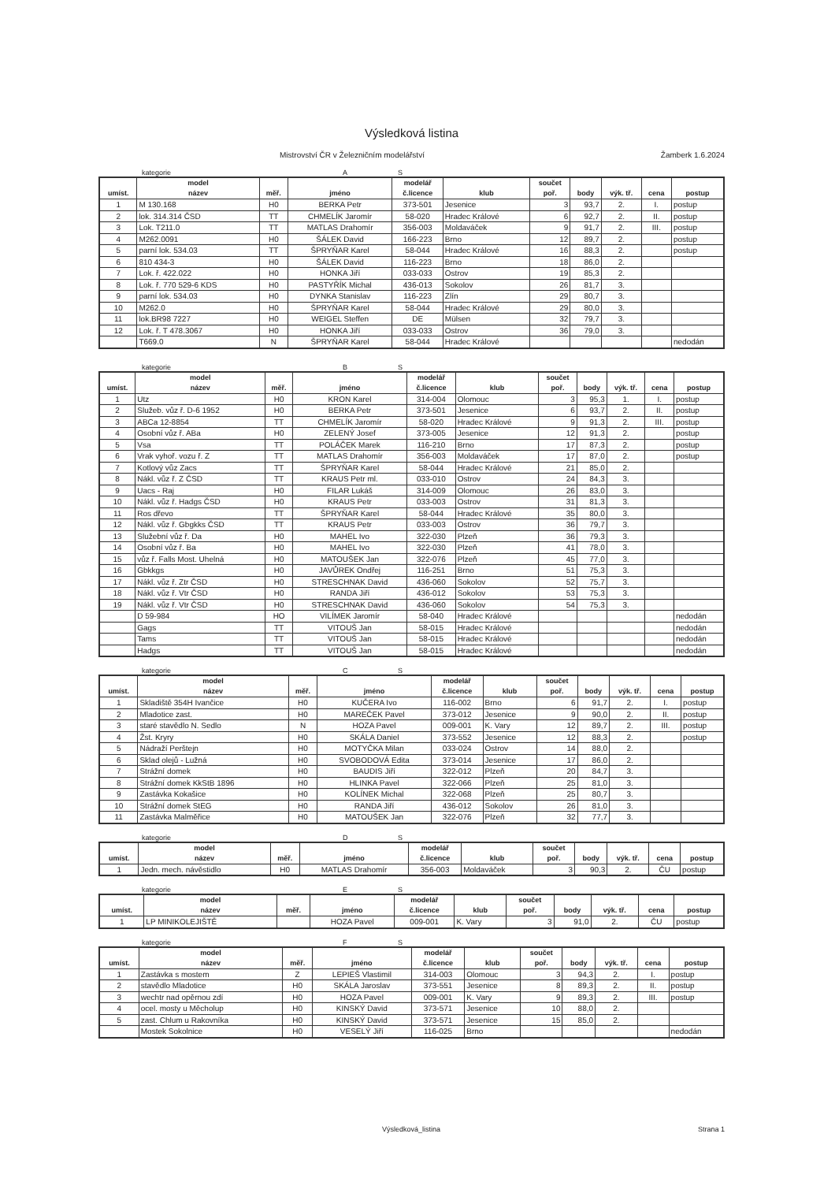Výsledková listina
Mistrovství ČR v Železničním modelářství Žamberk 1.6.2024
kategorie A S
| umíst. | model název | měř. | jméno | modelář č.licence | klub | součet poř. | body | výk. tř. | cena | postup |
| --- | --- | --- | --- | --- | --- | --- | --- | --- | --- | --- |
| 1 | M 130.168 | H0 | BERKA Petr | 373-501 | Jesenice | 3 | 93,7 | 2. | I. | postup |
| 2 | lok. 314.314 ČSD | TT | CHMELÍK Jaromír | 58-020 | Hradec Králové | 6 | 92,7 | 2. | II. | postup |
| 3 | Lok. T211.0 | TT | MATLAS Drahomír | 356-003 | Moldaváček | 9 | 91,7 | 2. | III. | postup |
| 4 | M262.0091 | H0 | ŠÁLEK David | 166-223 | Brno | 12 | 89,7 | 2. | | postup |
| 5 | parní lok. 534.03 | TT | ŠPRYŇAR Karel | 58-044 | Hradec Králové | 16 | 88,3 | 2. | | postup |
| 6 | 810 434-3 | H0 | ŠÁLEK David | 116-223 | Brno | 18 | 86,0 | 2. | | |
| 7 | Lok. ř. 422.022 | H0 | HONKA Jiří | 033-033 | Ostrov | 19 | 85,3 | 2. | | |
| 8 | Lok. ř. 770 529-6 KDS | H0 | PASTYŘÍK Michal | 436-013 | Sokolov | 26 | 81,7 | 3. | | |
| 9 | parní lok. 534.03 | H0 | DYNKA Stanislav | 116-223 | Zlín | 29 | 80,7 | 3. | | |
| 10 | M262.0 | H0 | ŠPRYŇAR Karel | 58-044 | Hradec Králové | 29 | 80,0 | 3. | | |
| 11 | lok.BR98 7227 | H0 | WEIGEL Steffen | DE | Mülsen | 32 | 79,7 | 3. | | |
| 12 | Lok. ř. T 478.3067 | H0 | HONKA Jiří | 033-033 | Ostrov | 36 | 79,0 | 3. | | |
| | T669.0 | N | ŠPRYŇAR Karel | 58-044 | Hradec Králové | | | | | nedodán |
kategorie B S
| umíst. | model název | měř. | jméno | modelář č.licence | klub | součet poř. | body | výk. tř. | cena | postup |
| --- | --- | --- | --- | --- | --- | --- | --- | --- | --- | --- |
| 1 | Utz | H0 | KRON Karel | 314-004 | Olomouc | 3 | 95,3 | 1. | I. | postup |
| 2 | Služeb. vůz ř. D-6 1952 | H0 | BERKA Petr | 373-501 | Jesenice | 6 | 93,7 | 2. | II. | postup |
| 3 | ABCa 12-8854 | TT | CHMELÍK Jaromír | 58-020 | Hradec Králové | 9 | 91,3 | 2. | III. | postup |
| 4 | Osobní vůz ř. ABa | H0 | ZELENÝ Josef | 373-005 | Jesenice | 12 | 91,3 | 2. | | postup |
| 5 | Vsa | TT | POLÁČEK Marek | 116-210 | Brno | 17 | 87,3 | 2. | | postup |
| 6 | Vrak vyhoř. vozu ř. Z | TT | MATLAS Drahomír | 356-003 | Moldaváček | 17 | 87,0 | 2. | | postup |
| 7 | Kotlový vůz Zacs | TT | ŠPRYŇAR Karel | 58-044 | Hradec Králové | 21 | 85,0 | 2. | | |
| 8 | Nákl. vůz ř. Z ČSD | TT | KRAUS Petr ml. | 033-010 | Ostrov | 24 | 84,3 | 3. | | |
| 9 | Uacs - Raj | H0 | FILAR Lukáš | 314-009 | Olomouc | 26 | 83,0 | 3. | | |
| 10 | Nákl. vůz ř. Hadgs ČSD | H0 | KRAUS Petr | 033-003 | Ostrov | 31 | 81,3 | 3. | | |
| 11 | Ros dřevo | TT | ŠPRYŇAR Karel | 58-044 | Hradec Králové | 35 | 80,0 | 3. | | |
| 12 | Nákl. vůz ř. Gbgkks ČSD | TT | KRAUS Petr | 033-003 | Ostrov | 36 | 79,7 | 3. | | |
| 13 | Služební vůz ř. Da | H0 | MAHEL Ivo | 322-030 | Plzeň | 36 | 79,3 | 3. | | |
| 14 | Osobní vůz ř. Ba | H0 | MAHEL Ivo | 322-030 | Plzeň | 41 | 78,0 | 3. | | |
| 15 | vůz ř. Falls Most. Uhelná | H0 | MATOUŠEK Jan | 322-076 | Plzeň | 45 | 77,0 | 3. | | |
| 16 | Gbkkgs | H0 | JAVŮREK Ondřej | 116-251 | Brno | 51 | 75,3 | 3. | | |
| 17 | Nákl. vůz ř. Ztr ČSD | H0 | STRESCHNAK David | 436-060 | Sokolov | 52 | 75,7 | 3. | | |
| 18 | Nákl. vůz ř. Vtr ČSD | H0 | RANDA Jiří | 436-012 | Sokolov | 53 | 75,3 | 3. | | |
| 19 | Nákl. vůz ř. Vtr ČSD | H0 | STRESCHNAK David | 436-060 | Sokolov | 54 | 75,3 | 3. | | |
| | D 59-984 | HO | VILÍMEK Jaromír | 58-040 | Hradec Králové | | | | | nedodán |
| | Gags | TT | VITOUŠ Jan | 58-015 | Hradec Králové | | | | | nedodán |
| | Tams | TT | VITOUŠ Jan | 58-015 | Hradec Králové | | | | | nedodán |
| | Hadgs | TT | VITOUŠ Jan | 58-015 | Hradec Králové | | | | | nedodán |
kategorie C S
| umíst. | model název | měř. | jméno | modelář č.licence | klub | součet poř. | body | výk. tř. | cena | postup |
| --- | --- | --- | --- | --- | --- | --- | --- | --- | --- | --- |
| 1 | Skladiště 354H Ivančice | H0 | KUČERA Ivo | 116-002 | Brno | 6 | 91,7 | 2. | I. | postup |
| 2 | Mladotice zast. | H0 | MAREČEK Pavel | 373-012 | Jesenice | 9 | 90,0 | 2. | II. | postup |
| 3 | staré stavědlo N. Sedlo | N | HOZA Pavel | 009-001 | K. Vary | 12 | 89,7 | 2. | III. | postup |
| 4 | Žst. Kryry | H0 | SKÁLA Daniel | 373-552 | Jesenice | 12 | 88,3 | 2. | | postup |
| 5 | Nádraží Perštejn | H0 | MOTYČKA Milan | 033-024 | Ostrov | 14 | 88,0 | 2. | | |
| 6 | Sklad olejů - Lužná | H0 | SVOBODOVÁ Edita | 373-014 | Jesenice | 17 | 86,0 | 2. | | |
| 7 | Strážní domek | H0 | BAUDIS Jiří | 322-012 | Plzeň | 20 | 84,7 | 3. | | |
| 8 | Strážní domek KkStB 1896 | H0 | HLINKA Pavel | 322-066 | Plzeň | 25 | 81,0 | 3. | | |
| 9 | Zastávka Kokašice | H0 | KOLÍNEK Michal | 322-068 | Plzeň | 25 | 80,7 | 3. | | |
| 10 | Strážní domek StEG | H0 | RANDA Jiří | 436-012 | Sokolov | 26 | 81,0 | 3. | | |
| 11 | Zastávka Malměřice | H0 | MATOUŠEK Jan | 322-076 | Plzeň | 32 | 77,7 | 3. | | |
kategorie D S
| umíst. | model název | měř. | jméno | modelář č.licence | klub | součet poř. | body | výk. tř. | cena | postup |
| --- | --- | --- | --- | --- | --- | --- | --- | --- | --- | --- |
| 1 | Jedn. mech. návěstidlo | H0 | MATLAS Drahomír | 356-003 | Moldaváček | 3 | 90,3 | 2. | ČU | postup |
kategorie E S
| umíst. | model název | měř. | jméno | modelář č.licence | klub | součet poř. | body | výk. tř. | cena | postup |
| --- | --- | --- | --- | --- | --- | --- | --- | --- | --- | --- |
| 1 | LP MINIKOLEJIŠTĚ | | HOZA Pavel | 009-001 | K. Vary | 3 | 91,0 | 2. | ČU | postup |
kategorie F S
| umíst. | model název | měř. | jméno | modelář č.licence | klub | součet poř. | body | výk. tř. | cena | postup |
| --- | --- | --- | --- | --- | --- | --- | --- | --- | --- | --- |
| 1 | Zastávka s mostem | Z | LEPIEŠ Vlastimil | 314-003 | Olomouc | 3 | 94,3 | 2. | I. | postup |
| 2 | stavědlo Mladotice | H0 | SKÁLA Jaroslav | 373-551 | Jesenice | 8 | 89,3 | 2. | II. | postup |
| 3 | wechtr nad opěrnou zdí | H0 | HOZA Pavel | 009-001 | K. Vary | 9 | 89,3 | 2. | III. | postup |
| 4 | ocel. mosty u Měcholup | H0 | KINSKÝ David | 373-571 | Jesenice | 10 | 88,0 | 2. | | |
| 5 | zast. Chlum u Rakovníka | H0 | KINSKÝ David | 373-571 | Jesenice | 15 | 85,0 | 2. | | |
| | Mostek Sokolnice | H0 | VESELÝ Jiří | 116-025 | Brno | | | | | nedodán |
Výsledková_listina Strana 1